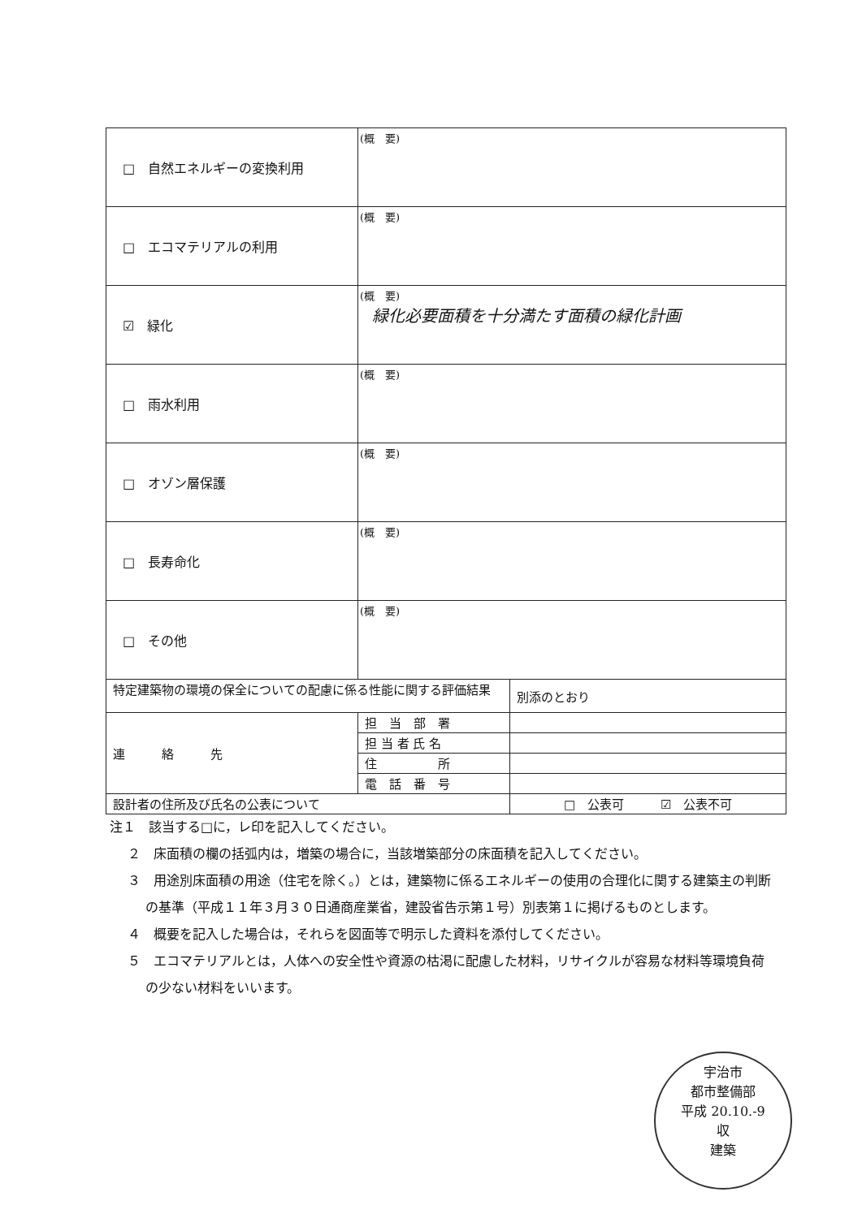| □ 自然エネルギーの変換利用 | (概 要) | |
| □ エコマテリアルの利用 | (概 要) | |
| ☑ 緑化 | (概 要) 緑化必要面積を十分満たす面積の緑化計画 | |
| □ 雨水利用 | (概 要) | |
| □ オゾン層保護 | (概 要) | |
| □ 長寿命化 | (概 要) | |
| □ その他 | (概 要) | |
| 特定建築物の環境の保全についての配慮に係る性能に関する評価結果 | | 別添のとおり |
| 連 絡 先 | 担 当 部 署 | |
| | 担 当 者 氏 名 | |
| | 住 所 | |
| | 電 話 番 号 | |
| 設計者の住所及び氏名の公表について | | □ 公表可 ☑ 公表不可 |
注１　該当する□に，レ印を記入してください。
２　床面積の欄の括弧内は，増築の場合に，当該増築部分の床面積を記入してください。
３　用途別床面積の用途（住宅を除く。）とは，建築物に係るエネルギーの使用の合理化に関する建築主の判断の基準（平成１１年３月３０日通商産業省，建設省告示第１号）別表第１に掲げるものとします。
４　概要を記入した場合は，それらを図面等で明示した資料を添付してください。
５　エコマテリアルとは，人体への安全性や資源の枯渇に配慮した材料，リサイクルが容易な材料等環境負荷の少ない材料をいいます。
宇治市
都市整備部
平成 20.10.-9
収
建築